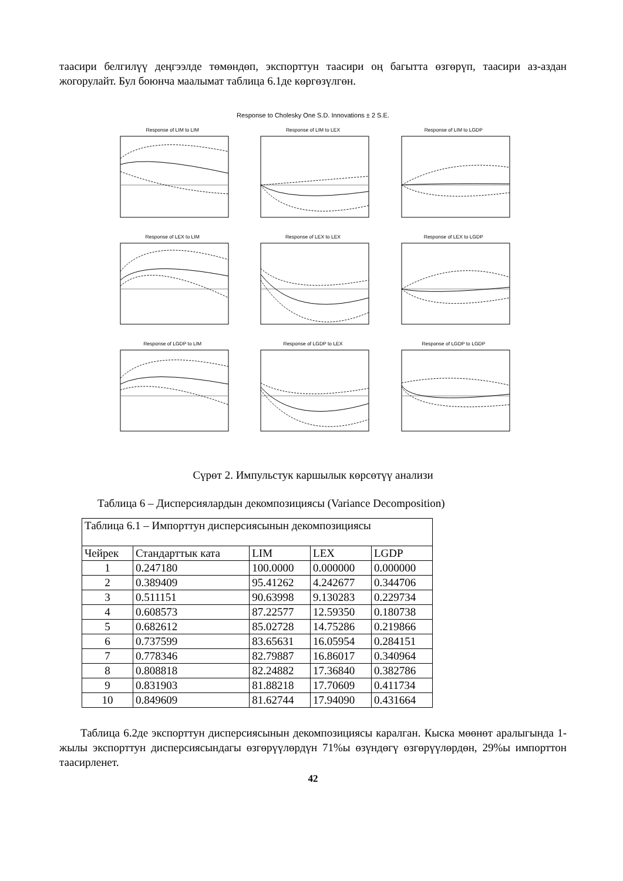таасири белгилүү деңгээлде төмөндөп, экспорттун таасири оң багытта өзгөрүп, таасири аз-аздан жогорулайт. Бул боюнча маалымат таблица 6.1де көргөзүлгөн.
Response to Cholesky One S.D. Innovations ± 2 S.E.
Response of LIM to LIM
Response of LIM to LEX
Response of LIM to LGDP
Response of LEX to LIM
Response of LEX to LEX
Response of LEX to LGDP
Response of LGDP to LIM
Response of LGDP to LEX
Response of LGDP to LGDP
Сүрөт 2. Импульстук каршылык көрсөтүү анализи
Таблица 6 – Дисперсиялардын декомпозициясы (Variance Decomposition)
| Таблица 6.1 – Импорттун дисперсиясынын декомпозициясы | | | | |
| Чейрек | Стандарттык ката | LIM | LEX | LGDP |
| 1 | 0.247180 | 100.0000 | 0.000000 | 0.000000 |
| 2 | 0.389409 | 95.41262 | 4.242677 | 0.344706 |
| 3 | 0.511151 | 90.63998 | 9.130283 | 0.229734 |
| 4 | 0.608573 | 87.22577 | 12.59350 | 0.180738 |
| 5 | 0.682612 | 85.02728 | 14.75286 | 0.219866 |
| 6 | 0.737599 | 83.65631 | 16.05954 | 0.284151 |
| 7 | 0.778346 | 82.79887 | 16.86017 | 0.340964 |
| 8 | 0.808818 | 82.24882 | 17.36840 | 0.382786 |
| 9 | 0.831903 | 81.88218 | 17.70609 | 0.411734 |
| 10 | 0.849609 | 81.62744 | 17.94090 | 0.431664 |
Таблица 6.2де экспорттун дисперсиясынын декомпозициясы каралган. Кыска мөөнөт аралыгында 1-жылы экспорттун дисперсиясындагы өзгөрүүлөрдүн 71%ы өзүндөгү өзгөрүүлөрдөн, 29%ы импорттон таасирленет.
42